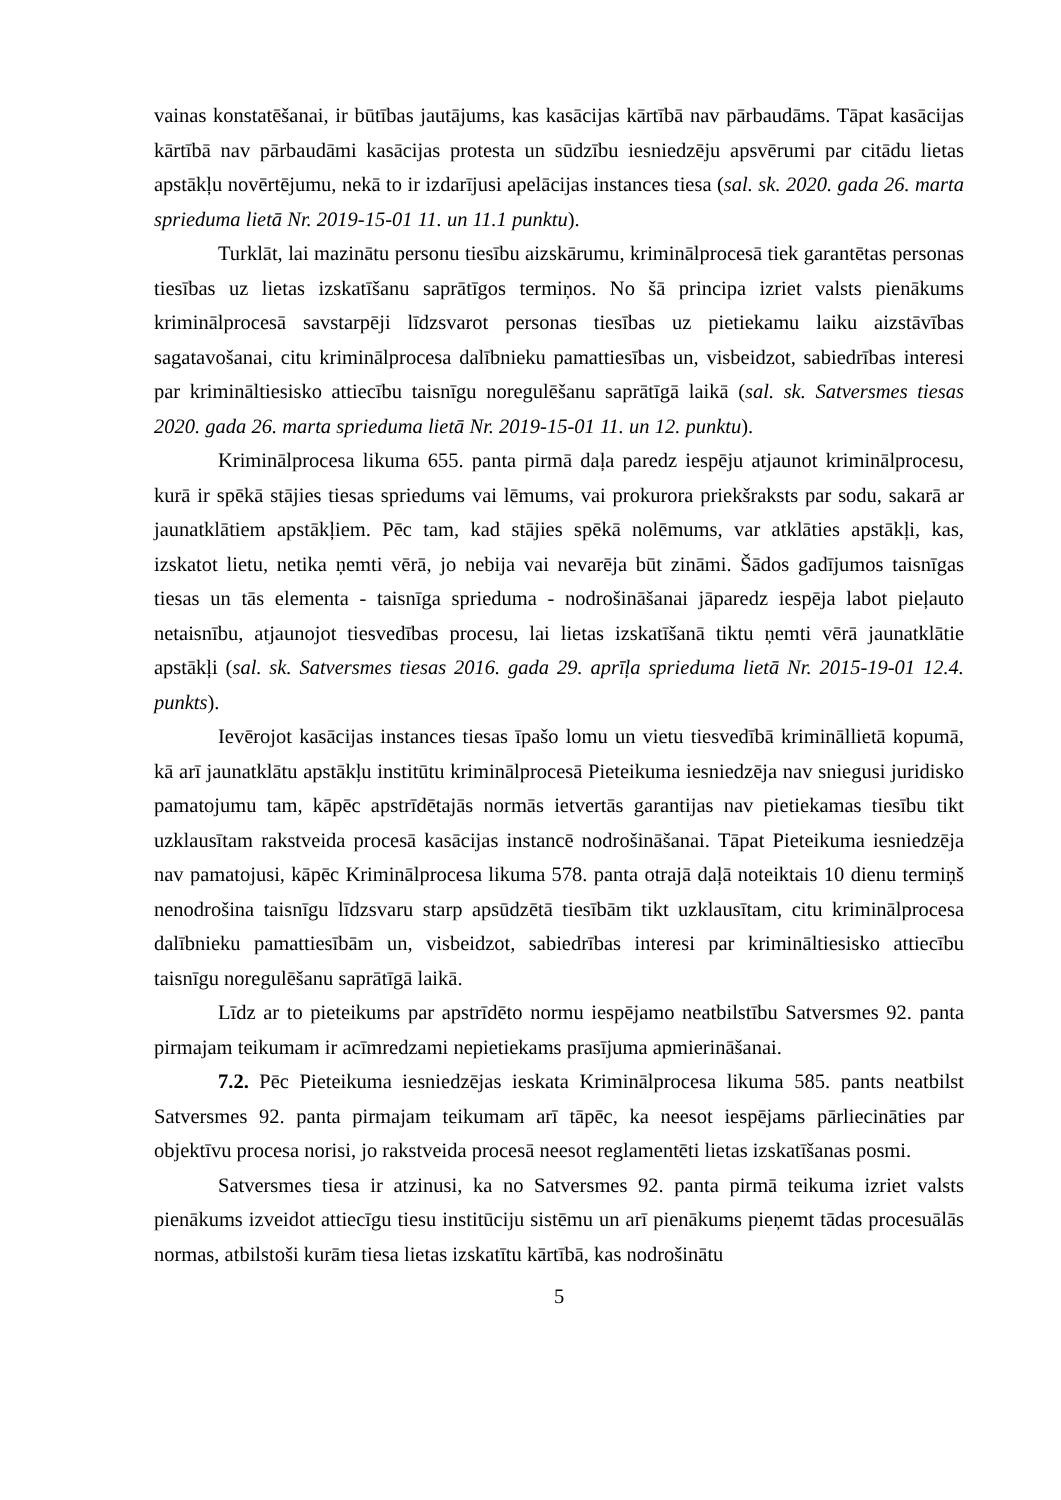vainas konstatēšanai, ir būtības jautājums, kas kasācijas kārtībā nav pārbaudāms. Tāpat kasācijas kārtībā nav pārbaudāmi kasācijas protesta un sūdzību iesniedzēju apsvērumi par citādu lietas apstākļu novērtējumu, nekā to ir izdarījusi apelācijas instances tiesa (sal. sk. 2020. gada 26. marta sprieduma lietā Nr. 2019-15-01 11. un 11.1 punktu).
Turklāt, lai mazinātu personu tiesību aizskārumu, kriminālprocesā tiek garantētas personas tiesības uz lietas izskatīšanu saprātīgos termiņos. No šā principa izriet valsts pienākums kriminālprocesā savstarpēji līdzsvarot personas tiesības uz pietiekamu laiku aizstāvības sagatavošanai, citu kriminālprocesa dalībnieku pamattiesības un, visbeidzot, sabiedrības interesi par krimināltiesisko attiecību taisnīgu noregulēšanu saprātīgā laikā (sal. sk. Satversmes tiesas 2020. gada 26. marta sprieduma lietā Nr. 2019-15-01 11. un 12. punktu).
Kriminālprocesa likuma 655. panta pirmā daļa paredz iespēju atjaunot kriminālprocesu, kurā ir spēkā stājies tiesas spriedums vai lēmums, vai prokurora priekšraksts par sodu, sakarā ar jaunatklātiem apstākļiem. Pēc tam, kad stājies spēkā nolēmums, var atklāties apstākļi, kas, izskatot lietu, netika ņemti vērā, jo nebija vai nevarēja būt zināmi. Šādos gadījumos taisnīgas tiesas un tās elementa - taisnīga sprieduma - nodrošināšanai jāparedz iespēja labot pieļauto netaisnību, atjaunojot tiesvedības procesu, lai lietas izskatīšanā tiktu ņemti vērā jaunatklātie apstākļi (sal. sk. Satversmes tiesas 2016. gada 29. aprīļa sprieduma lietā Nr. 2015-19-01 12.4. punkts).
Ievērojot kasācijas instances tiesas īpašo lomu un vietu tiesvedībā krimināllietā kopumā, kā arī jaunatklātu apstākļu institūtu kriminālprocesā Pieteikuma iesniedzēja nav sniegusi juridisko pamatojumu tam, kāpēc apstrīdētajās normās ietvertās garantijas nav pietiekamas tiesību tikt uzklausītam rakstveida procesā kasācijas instancē nodrošināšanai. Tāpat Pieteikuma iesniedzēja nav pamatojusi, kāpēc Kriminālprocesa likuma 578. panta otrajā daļā noteiktais 10 dienu termiņš nenodrošina taisnīgu līdzsvaru starp apsūdzētā tiesībām tikt uzklausītam, citu kriminālprocesa dalībnieku pamattiesībām un, visbeidzot, sabiedrības interesi par krimināltiesisko attiecību taisnīgu noregulēšanu saprātīgā laikā.
Līdz ar to pieteikums par apstrīdēto normu iespējamo neatbilstību Satversmes 92. panta pirmajam teikumam ir acīmredzami nepietiekams prasījuma apmierināšanai.
7.2. Pēc Pieteikuma iesniedzējas ieskata Kriminālprocesa likuma 585. pants neatbilst Satversmes 92. panta pirmajam teikumam arī tāpēc, ka neesot iespējams pārliecināties par objektīvu procesa norisi, jo rakstveida procesā neesot reglamentēti lietas izskatīšanas posmi.
Satversmes tiesa ir atzinusi, ka no Satversmes 92. panta pirmā teikuma izriet valsts pienākums izveidot attiecīgu tiesu institūciju sistēmu un arī pienākums pieņemt tādas procesuālās normas, atbilstoši kurām tiesa lietas izskatītu kārtībā, kas nodrošinātu
5